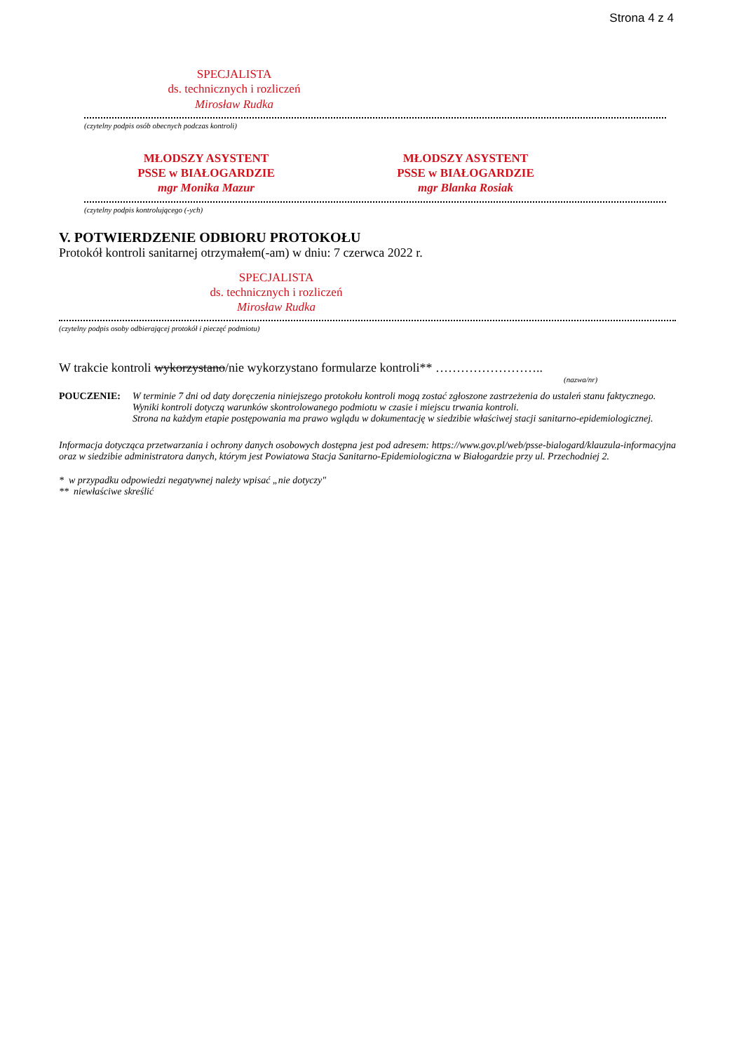Strona 4 z 4
SPECJALISTA
ds. technicznych i rozliczeń
Mirosław Rudka
(czytelny podpis osób obecnych podczas kontroli)
MŁODSZY ASYSTENT
PSSE w BIAŁOGARDZIE
mgr Monika Mazur
MŁODSZY ASYSTENT
PSSE w BIAŁOGARDZIE
mgr Blanka Rosiak
(czytelny podpis kontrolującego (-ych)
V. POTWIERDZENIE ODBIORU PROTOKOŁU
Protokół kontroli sanitarnej otrzymałem(-am) w dniu: 7 czerwca 2022 r.
SPECJALISTA
ds. technicznych i rozliczeń
Mirosław Rudka
(czytelny podpis osoby odbierającej protokół i pieczęć podmiotu)
W trakcie kontroli wykorzystano/nie wykorzystano formularze kontroli** ……………………..
(nazwa/nr)
POUCZENIE: W terminie 7 dni od daty doręczenia niniejszego protokołu kontroli mogą zostać zgłoszone zastrzeżenia do ustaleń stanu faktycznego.
Wyniki kontroli dotyczą warunków skontrolowanego podmiotu w czasie i miejscu trwania kontroli.
Strona na każdym etapie postępowania ma prawo wglądu w dokumentację w siedzibie właściwej stacji sanitarno-epidemiologicznej.
Informacja dotycząca przetwarzania i ochrony danych osobowych dostępna jest pod adresem: https://www.gov.pl/web/psse-bialogard/klauzula-informacyjna oraz w siedzibie administratora danych, którym jest Powiatowa Stacja Sanitarno-Epidemiologiczna w Białogardzie przy ul. Przechodniej 2.
* w przypadku odpowiedzi negatywnej należy wpisać „nie dotyczy"
** niewłaściwe skreślić